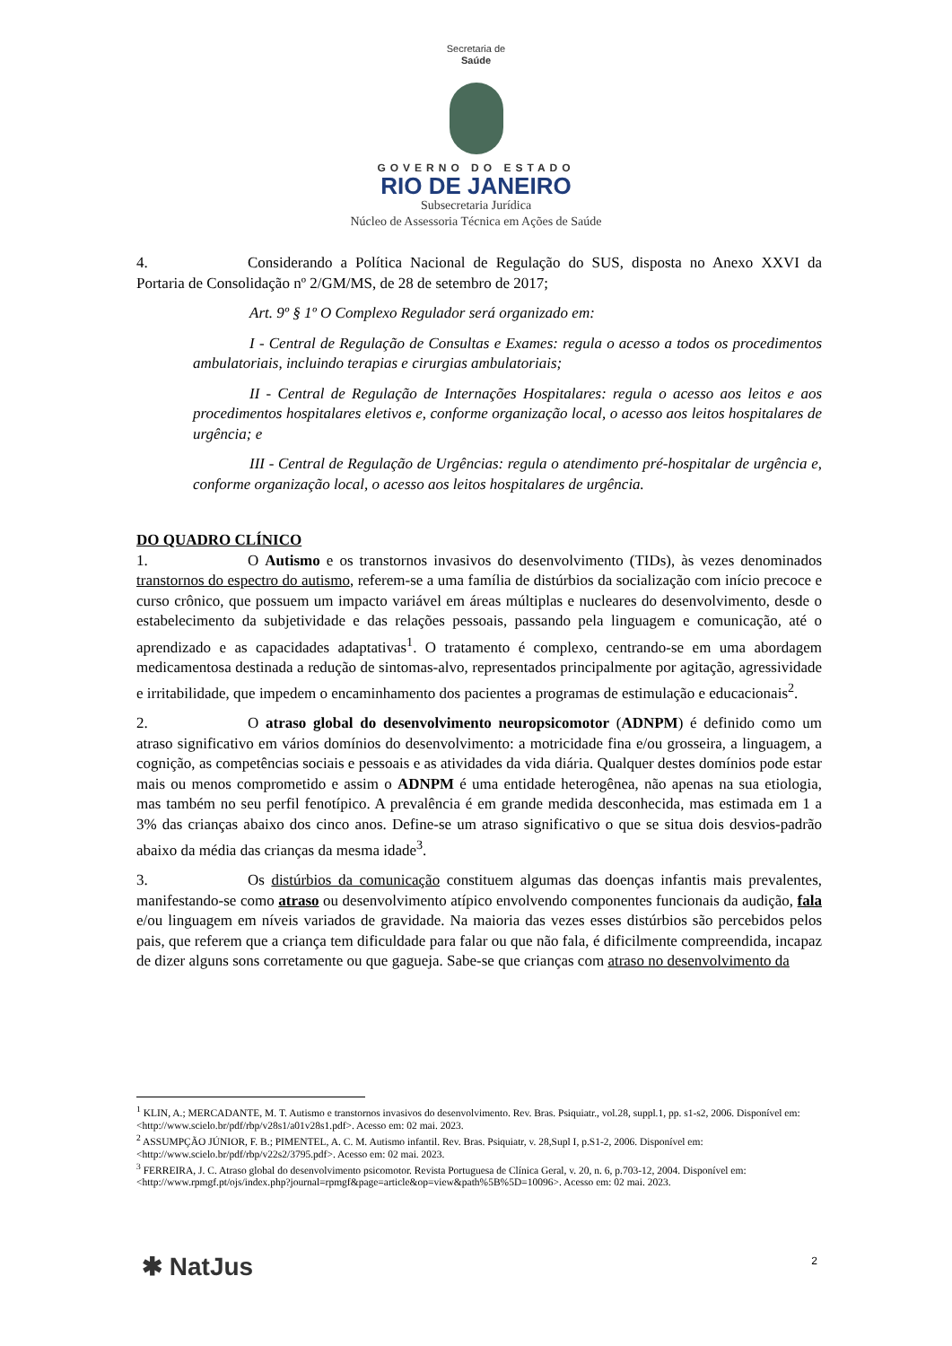Secretaria de
Saúde
GOVERNO DO ESTADO
RIO DE JANEIRO
Subsecretaria Jurídica
Núcleo de Assessoria Técnica em Ações de Saúde
4. Considerando a Política Nacional de Regulação do SUS, disposta no Anexo XXVI da Portaria de Consolidação nº 2/GM/MS, de 28 de setembro de 2017;
Art. 9º § 1º O Complexo Regulador será organizado em:
I - Central de Regulação de Consultas e Exames: regula o acesso a todos os procedimentos ambulatoriais, incluindo terapias e cirurgias ambulatoriais;
II - Central de Regulação de Internações Hospitalares: regula o acesso aos leitos e aos procedimentos hospitalares eletivos e, conforme organização local, o acesso aos leitos hospitalares de urgência; e
III - Central de Regulação de Urgências: regula o atendimento pré-hospitalar de urgência e, conforme organização local, o acesso aos leitos hospitalares de urgência.
DO QUADRO CLÍNICO
1. O Autismo e os transtornos invasivos do desenvolvimento (TIDs), às vezes denominados transtornos do espectro do autismo, referem-se a uma família de distúrbios da socialização com início precoce e curso crônico, que possuem um impacto variável em áreas múltiplas e nucleares do desenvolvimento, desde o estabelecimento da subjetividade e das relações pessoais, passando pela linguagem e comunicação, até o aprendizado e as capacidades adaptativas<sup>1</sup>. O tratamento é complexo, centrando-se em uma abordagem medicamentosa destinada a redução de sintomas-alvo, representados principalmente por agitação, agressividade e irritabilidade, que impedem o encaminhamento dos pacientes a programas de estimulação e educacionais<sup>2</sup>.
2. O atraso global do desenvolvimento neuropsicomotor (ADNPM) é definido como um atraso significativo em vários domínios do desenvolvimento: a motricidade fina e/ou grosseira, a linguagem, a cognição, as competências sociais e pessoais e as atividades da vida diária. Qualquer destes domínios pode estar mais ou menos comprometido e assim o ADNPM é uma entidade heterogênea, não apenas na sua etiologia, mas também no seu perfil fenotípico. A prevalência é em grande medida desconhecida, mas estimada em 1 a 3% das crianças abaixo dos cinco anos. Define-se um atraso significativo o que se situa dois desvios-padrão abaixo da média das crianças da mesma idade<sup>3</sup>.
3. Os distúrbios da comunicação constituem algumas das doenças infantis mais prevalentes, manifestando-se como atraso ou desenvolvimento atípico envolvendo componentes funcionais da audição, fala e/ou linguagem em níveis variados de gravidade. Na maioria das vezes esses distúrbios são percebidos pelos pais, que referem que a criança tem dificuldade para falar ou que não fala, é dificilmente compreendida, incapaz de dizer alguns sons corretamente ou que gagueja. Sabe-se que crianças com atraso no desenvolvimento da
<sup>1</sup> KLIN, A.; MERCADANTE, M. T. Autismo e transtornos invasivos do desenvolvimento. Rev. Bras. Psiquiatr., vol.28, suppl.1, pp. s1-s2, 2006. Disponível em: <http://www.scielo.br/pdf/rbp/v28s1/a01v28s1.pdf>. Acesso em: 02 mai. 2023.
<sup>2</sup> ASSUMPÇÃO JÚNIOR, F. B.; PIMENTEL, A. C. M. Autismo infantil. Rev. Bras. Psiquiatr, v. 28,Supl I, p.S1-2, 2006. Disponível em: <http://www.scielo.br/pdf/rbp/v22s2/3795.pdf>. Acesso em: 02 mai. 2023.
<sup>3</sup> FERREIRA, J. C. Atraso global do desenvolvimento psicomotor. Revista Portuguesa de Clínica Geral, v. 20, n. 6, p.703-12, 2004. Disponível em: <http://www.rpmgf.pt/ojs/index.php?journal=rpmgf&page=article&op=view&path%5B%5D=10096>. Acesso em: 02 mai. 2023.
✱ NatJus 2